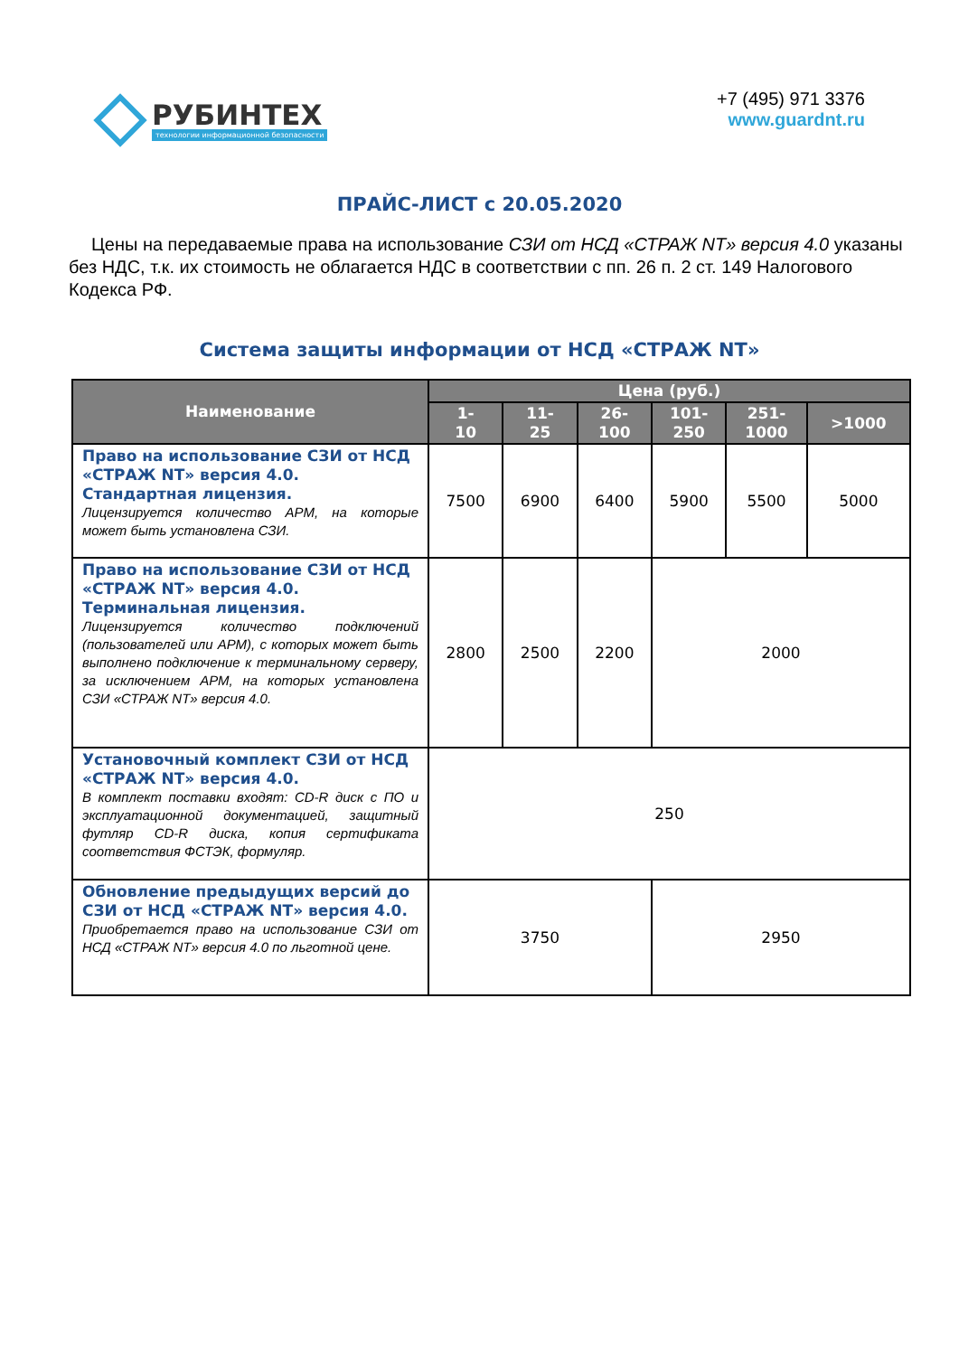РУБИНТЕХ
технологии информационной безопасности
+7 (495) 971 3376
www.guardnt.ru
ПРАЙС-ЛИСТ с 20.05.2020
Цены на передаваемые права на использование СЗИ от НСД «СТРАЖ NT» версия 4.0 указаны без НДС, т.к. их стоимость не облагается НДС в соответствии с пп. 26 п. 2 ст. 149 Налогового Кодекса РФ.
Система защиты информации от НСД «СТРАЖ NT»
| Наименование | Цена (руб.) | | | | | |
| --- | --- | --- | --- | --- | --- | --- |
| | 1- 10 | 11- 25 | 26- 100 | 101- 250 | 251- 1000 | >1000 |
| Право на использование СЗИ от НСД «СТРАЖ NT» версия 4.0. Стандартная лицензия. Лицензируется количество АРМ, на которые может быть установлена СЗИ. | 7500 | 6900 | 6400 | 5900 | 5500 | 5000 |
| Право на использование СЗИ от НСД «СТРАЖ NT» версия 4.0. Терминальная лицензия. Лицензируется количество подключений (пользователей или АРМ), с которых может быть выполнено подключение к терминальному серверу, за исключением АРМ, на которых установлена СЗИ «СТРАЖ NT» версия 4.0. | 2800 | 2500 | 2200 | 2000 | | |
| Установочный комплект СЗИ от НСД «СТРАЖ NT» версия 4.0. В комплект поставки входят: CD-R диск с ПО и эксплуатационной документацией, защитный футляр CD-R диска, копия сертификата соответствия ФСТЭК, формуляр. | 250 | | | | | |
| Обновление предыдущих версий до СЗИ от НСД «СТРАЖ NT» версия 4.0. Приобретается право на использование СЗИ от НСД «СТРАЖ NT» версия 4.0 по льготной цене. | 3750 | | | 2950 | | |